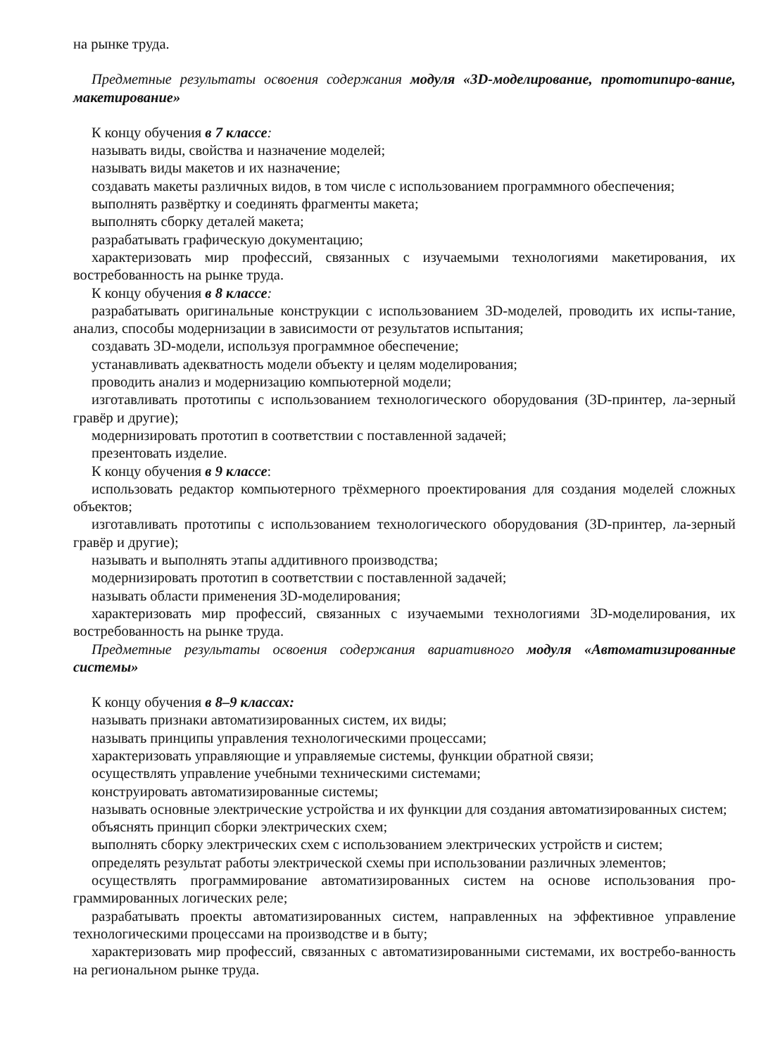на рынке труда.
Предметные результаты освоения содержания модуля «3D-моделирование, прототипиро-вание, макетирование»
К концу обучения в 7 классе:
называть виды, свойства и назначение моделей;
называть виды макетов и их назначение;
создавать макеты различных видов, в том числе с использованием программного обеспечения;
выполнять развёртку и соединять фрагменты макета;
выполнять сборку деталей макета;
разрабатывать графическую документацию;
характеризовать мир профессий, связанных с изучаемыми технологиями макетирования, их востребованность на рынке труда.
К концу обучения в 8 классе:
разрабатывать оригинальные конструкции с использованием 3D-моделей, проводить их испы-тание, анализ, способы модернизации в зависимости от результатов испытания;
создавать 3D-модели, используя программное обеспечение;
устанавливать адекватность модели объекту и целям моделирования;
проводить анализ и модернизацию компьютерной модели;
изготавливать прототипы с использованием технологического оборудования (3D-принтер, ла-зерный гравёр и другие);
модернизировать прототип в соответствии с поставленной задачей;
презентовать изделие.
К концу обучения в 9 классе:
использовать редактор компьютерного трёхмерного проектирования для создания моделей сложных объектов;
изготавливать прототипы с использованием технологического оборудования (3D-принтер, ла-зерный гравёр и другие);
называть и выполнять этапы аддитивного производства;
модернизировать прототип в соответствии с поставленной задачей;
называть области применения 3D-моделирования;
характеризовать мир профессий, связанных с изучаемыми технологиями 3D-моделирования, их востребованность на рынке труда.
Предметные результаты освоения содержания вариативного модуля «Автоматизированные системы»
К концу обучения в 8–9 классах:
называть признаки автоматизированных систем, их виды;
называть принципы управления технологическими процессами;
характеризовать управляющие и управляемые системы, функции обратной связи;
осуществлять управление учебными техническими системами;
конструировать автоматизированные системы;
называть основные электрические устройства и их функции для создания автоматизированных систем;
объяснять принцип сборки электрических схем;
выполнять сборку электрических схем с использованием электрических устройств и систем;
определять результат работы электрической схемы при использовании различных элементов;
осуществлять программирование автоматизированных систем на основе использования про-граммированных логических реле;
разрабатывать проекты автоматизированных систем, направленных на эффективное управление технологическими процессами на производстве и в быту;
характеризовать мир профессий, связанных с автоматизированными системами, их востребо-ванность на региональном рынке труда.